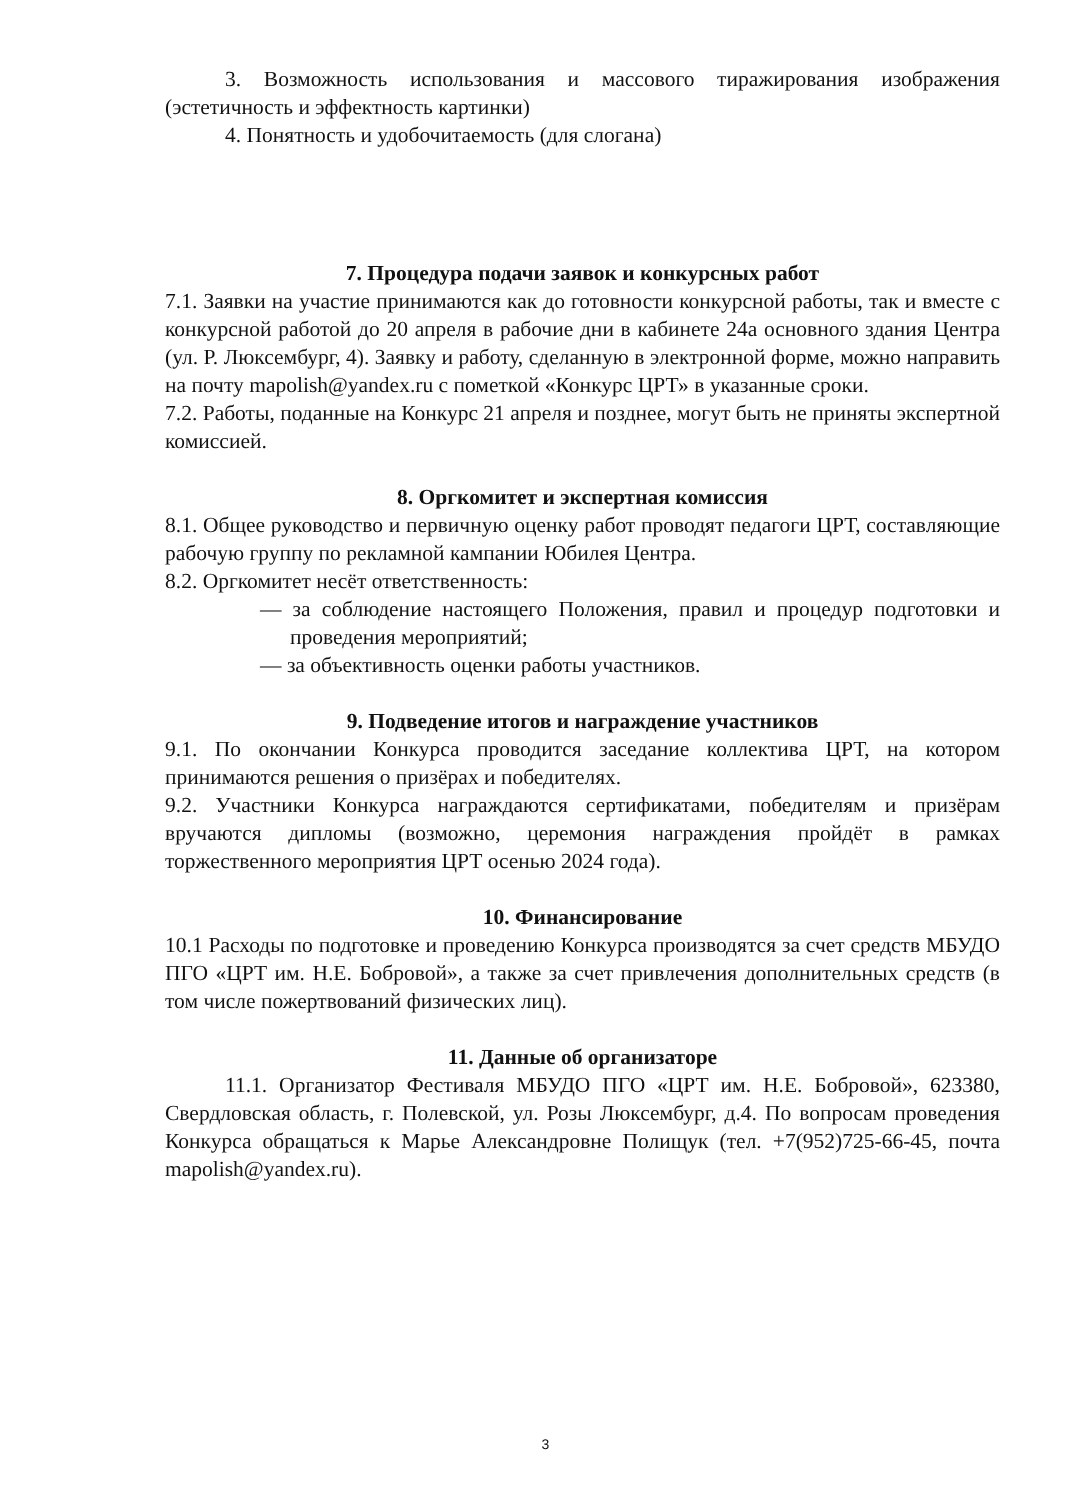3. Возможность использования и массового тиражирования изображения (эстетичность и эффектность картинки)
4. Понятность и удобочитаемость (для слогана)
7. Процедура подачи заявок и конкурсных работ
7.1. Заявки на участие принимаются как до готовности конкурсной работы, так и вместе с конкурсной работой до 20 апреля в рабочие дни в кабинете 24а основного здания Центра (ул. Р. Люксембург, 4). Заявку и работу, сделанную в электронной форме, можно направить на почту mapolish@yandex.ru с пометкой «Конкурс ЦРТ» в указанные сроки.
7.2. Работы, поданные на Конкурс 21 апреля и позднее, могут быть не приняты экспертной комиссией.
8. Оргкомитет и экспертная комиссия
8.1. Общее руководство и первичную оценку работ проводят педагоги ЦРТ, составляющие рабочую группу по рекламной кампании Юбилея Центра.
8.2. Оргкомитет несёт ответственность:
— за соблюдение настоящего Положения, правил и процедур подготовки и проведения мероприятий;
— за объективность оценки работы участников.
9. Подведение итогов и награждение участников
9.1. По окончании Конкурса проводится заседание коллектива ЦРТ, на котором принимаются решения о призёрах и победителях.
9.2. Участники Конкурса награждаются сертификатами, победителям и призёрам вручаются дипломы (возможно, церемония награждения пройдёт в рамках торжественного мероприятия ЦРТ осенью 2024 года).
10. Финансирование
10.1 Расходы по подготовке и проведению Конкурса производятся за счет средств МБУДО ПГО «ЦРТ им. Н.Е. Бобровой», а также за счет привлечения дополнительных средств (в том числе пожертвований физических лиц).
11. Данные об организаторе
11.1. Организатор Фестиваля МБУДО ПГО «ЦРТ им. Н.Е. Бобровой», 623380, Свердловская область, г. Полевской, ул. Розы Люксембург, д.4. По вопросам проведения Конкурса обращаться к Марье Александровне Полищук (тел. +7(952)725-66-45, почта mapolish@yandex.ru).
3